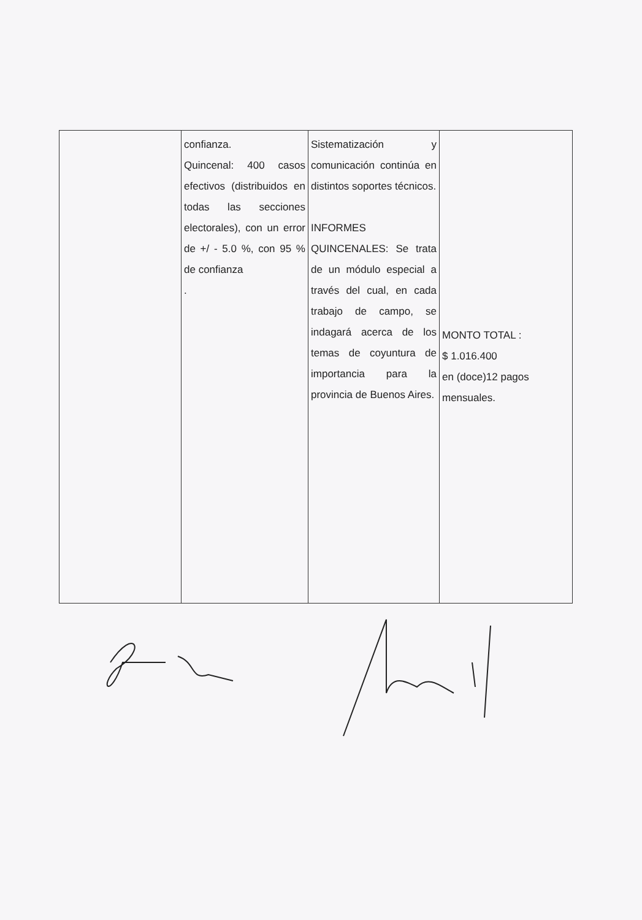| | confianza. Quincenal: 400 casos efectivos (distribuidos en todas las secciones electorales), con un error de +/ - 5.0 %, con 95 % de confianza . | Sistematización y comunicación continúa en distintos soportes técnicos. INFORMES QUINCENALES: Se trata de un módulo especial a través del cual, en cada trabajo de campo, se indagará acerca de los temas de coyuntura de importancia para la provincia de Buenos Aires. | MONTO TOTAL : $ 1.016.400 en (doce)12 pagos mensuales. |